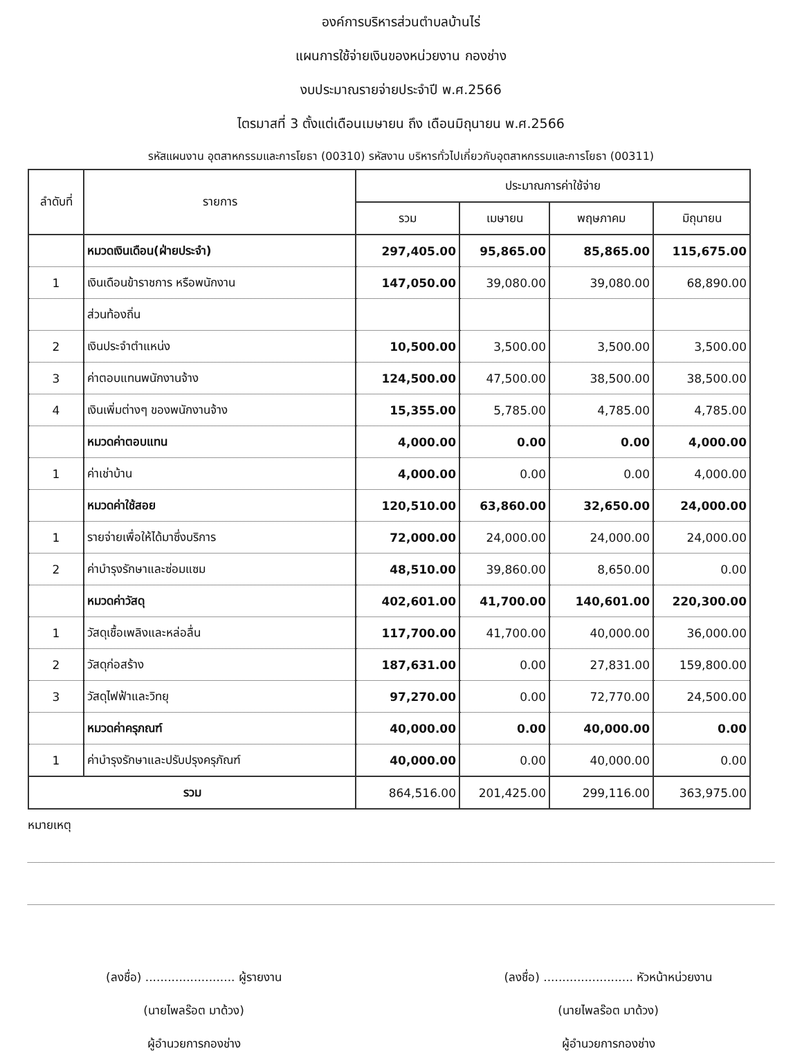องค์การบริหารส่วนตำบลบ้านไร่
แผนการใช้จ่ายเงินของหน่วยงาน กองช่าง
งบประมาณรายจ่ายประจำปี พ.ศ.2566
ไตรมาสที่ 3 ตั้งแต่เดือนเมษายน ถึง เดือนมิถุนายน พ.ศ.2566
รหัสแผนงาน อุตสาหกรรมและการโยธา (00310) รหัสงาน บริหารทั่วไปเกี่ยวกับอุตสาหกรรมและการโยธา (00311)
| ลำดับที่ | รายการ | ประมาณการค่าใช้จ่าย | | | |
| --- | --- | --- | --- | --- | --- |
| | | รวม | เมษายน | พฤษภาคม | มิถุนายน |
| | หมวดเงินเดือน(ฝ่ายประจำ) | 297,405.00 | 95,865.00 | 85,865.00 | 115,675.00 |
| 1 | เงินเดือนข้าราชการ หรือพนักงาน | 147,050.00 | 39,080.00 | 39,080.00 | 68,890.00 |
| | ส่วนท้องถิ่น | | | | |
| 2 | เงินประจำตำแหน่ง | 10,500.00 | 3,500.00 | 3,500.00 | 3,500.00 |
| 3 | ค่าตอบแทนพนักงานจ้าง | 124,500.00 | 47,500.00 | 38,500.00 | 38,500.00 |
| 4 | เงินเพิ่มต่างๆ ของพนักงานจ้าง | 15,355.00 | 5,785.00 | 4,785.00 | 4,785.00 |
| | หมวดค่าตอบแทน | 4,000.00 | 0.00 | 0.00 | 4,000.00 |
| 1 | ค่าเช่าบ้าน | 4,000.00 | 0.00 | 0.00 | 4,000.00 |
| | หมวดค่าใช้สอย | 120,510.00 | 63,860.00 | 32,650.00 | 24,000.00 |
| 1 | รายจ่ายเพื่อให้ได้มาซึ่งบริการ | 72,000.00 | 24,000.00 | 24,000.00 | 24,000.00 |
| 2 | ค่าบำรุงรักษาและซ่อมแซม | 48,510.00 | 39,860.00 | 8,650.00 | 0.00 |
| | หมวดค่าวัสดุ | 402,601.00 | 41,700.00 | 140,601.00 | 220,300.00 |
| 1 | วัสดุเชื้อเพลิงและหล่อลื่น | 117,700.00 | 41,700.00 | 40,000.00 | 36,000.00 |
| 2 | วัสดุก่อสร้าง | 187,631.00 | 0.00 | 27,831.00 | 159,800.00 |
| 3 | วัสดุไฟฟ้าและวิทยุ | 97,270.00 | 0.00 | 72,770.00 | 24,500.00 |
| | หมวดค่าครุภณฑ์ | 40,000.00 | 0.00 | 40,000.00 | 0.00 |
| 1 | ค่าบำรุงรักษาและปรับปรุงครุภัณฑ์ | 40,000.00 | 0.00 | 40,000.00 | 0.00 |
| รวม | | 864,516.00 | 201,425.00 | 299,116.00 | 363,975.00 |
หมายเหตุ
(ลงชื่อ) ........................ ผู้รายงาน
(นายไพลร๊อต มาด้วง)
ผู้อำนวยการกองช่าง
(ลงชื่อ) ........................ หัวหน้าหน่วยงาน
(นายไพลร๊อต มาด้วง)
ผู้อำนวยการกองช่าง